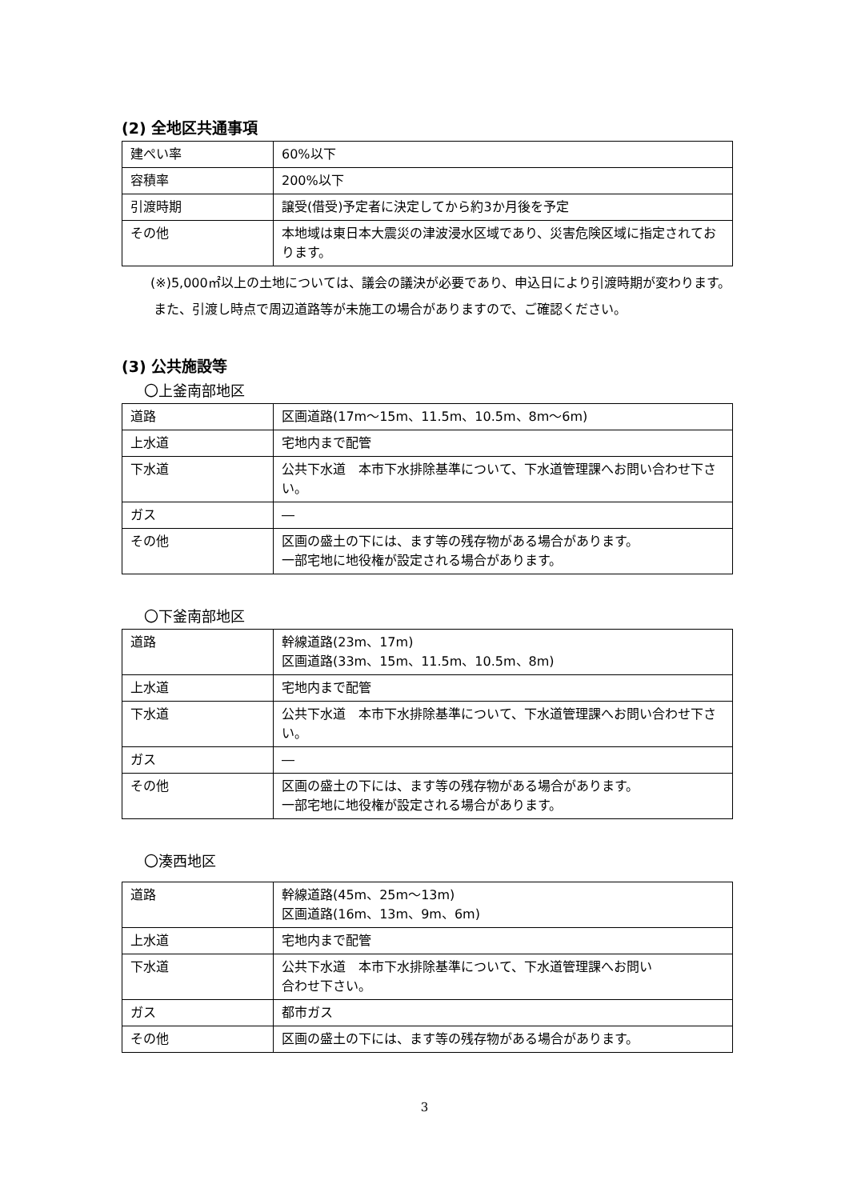(2) 全地区共通事項
| 建ぺい率 | 60%以下 |
| 容積率 | 200%以下 |
| 引渡時期 | 譲受(借受)予定者に決定してから約3か月後を予定 |
| その他 | 本地域は東日本大震災の津波浸水区域であり、災害危険区域に指定されております。 |
(※)5,000㎡以上の土地については、議会の議決が必要であり、申込日により引渡時期が変わります。また、引渡し時点で周辺道路等が未施工の場合がありますので、ご確認ください。
(3) 公共施設等
〇上釜南部地区
| 道路 | 区画道路(17m～15m、11.5m、10.5m、8m～6m) |
| 上水道 | 宅地内まで配管 |
| 下水道 | 公共下水道 本市下水排除基準について、下水道管理課へお問い合わせ下さい。 |
| ガス | ― |
| その他 | 区画の盛土の下には、ます等の残存物がある場合があります。 一部宅地に地役権が設定される場合があります。 |
〇下釜南部地区
| 道路 | 幹線道路(23m、17m) 区画道路(33m、15m、11.5m、10.5m、8m) |
| 上水道 | 宅地内まで配管 |
| 下水道 | 公共下水道 本市下水排除基準について、下水道管理課へお問い合わせ下さい。 |
| ガス | ― |
| その他 | 区画の盛土の下には、ます等の残存物がある場合があります。 一部宅地に地役権が設定される場合があります。 |
〇湊西地区
| 道路 | 幹線道路(45m、25m～13m) 区画道路(16m、13m、9m、6m) |
| 上水道 | 宅地内まで配管 |
| 下水道 | 公共下水道 本市下水排除基準について、下水道管理課へお問い 合わせ下さい。 |
| ガス | 都市ガス |
| その他 | 区画の盛土の下には、ます等の残存物がある場合があります。 |
3